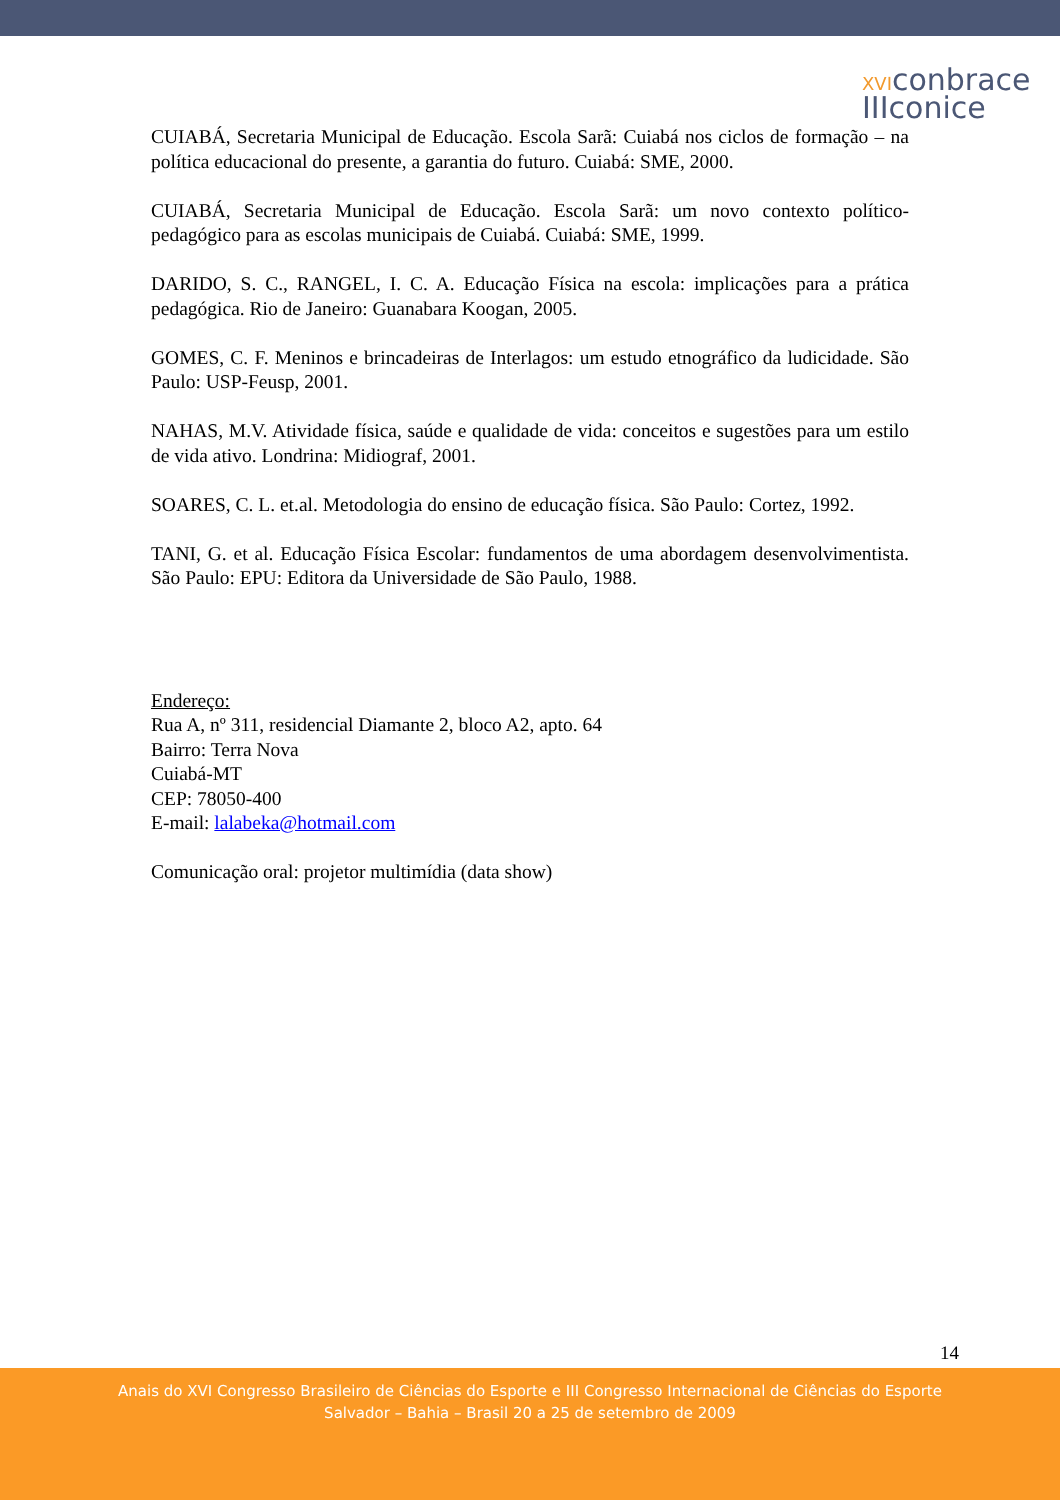XVIconbrace
IIIconice
CUIABÁ, Secretaria Municipal de Educação. Escola Sarã: Cuiabá nos ciclos de formação – na política educacional do presente, a garantia do futuro. Cuiabá: SME, 2000.
CUIABÁ, Secretaria Municipal de Educação. Escola Sarã: um novo contexto político-pedagógico para as escolas municipais de Cuiabá. Cuiabá: SME, 1999.
DARIDO, S. C., RANGEL, I. C. A. Educação Física na escola: implicações para a prática pedagógica. Rio de Janeiro: Guanabara Koogan, 2005.
GOMES, C. F. Meninos e brincadeiras de Interlagos: um estudo etnográfico da ludicidade. São Paulo: USP-Feusp, 2001.
NAHAS, M.V. Atividade física, saúde e qualidade de vida: conceitos e sugestões para um estilo de vida ativo. Londrina: Midiograf, 2001.
SOARES, C. L. et.al. Metodologia do ensino de educação física. São Paulo: Cortez, 1992.
TANI, G. et al. Educação Física Escolar: fundamentos de uma abordagem desenvolvimentista. São Paulo: EPU: Editora da Universidade de São Paulo, 1988.
Endereço:
Rua A, nº 311, residencial Diamante 2, bloco A2, apto. 64
Bairro: Terra Nova
Cuiabá-MT
CEP: 78050-400
E-mail: lalabeka@hotmail.com
Comunicação oral: projetor multimídia (data show)
14
Anais do XVI Congresso Brasileiro de Ciências do Esporte e III Congresso Internacional de Ciências do Esporte
Salvador – Bahia – Brasil 20 a 25 de setembro de 2009